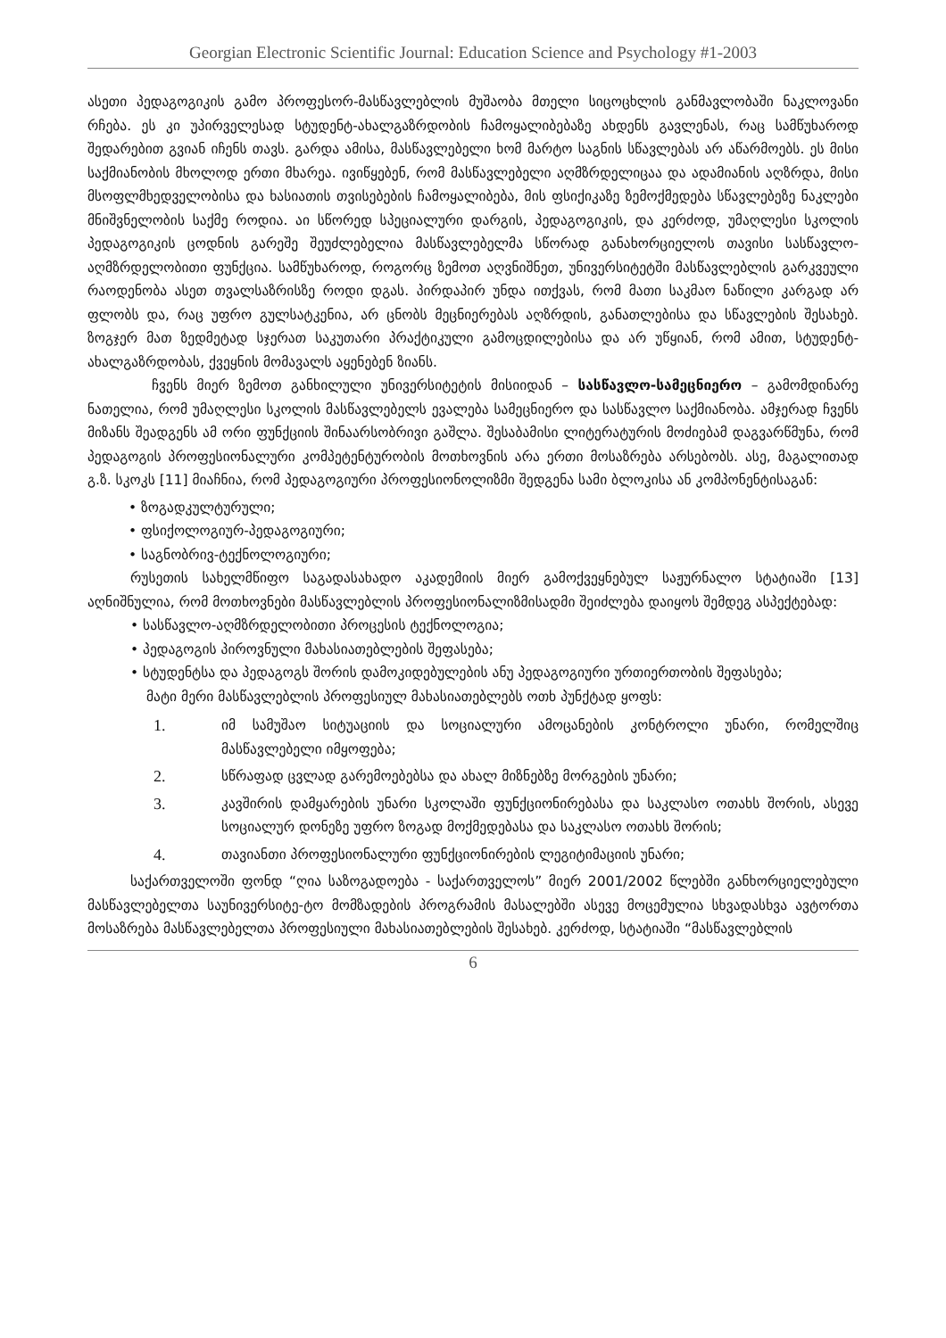Georgian Electronic Scientific Journal: Education Science and Psychology #1-2003
ასეთი პედაგოგიკის გამო პროფესორ-მასწავლებლის მუშაობა მთელი სიცოცხლის განმავლობაში ნაკლოვანი რჩება. ეს კი უპირველესად სტუდენტ-ახალგაზრდობის ჩამოყალიბებაზე ახდენს გავლენას, რაც სამწუხაროდ შედარებით გვიან იჩენს თავს. გარდა ამისა, მასწავლებელი ხომ მარტო საგნის სწავლებას არ აწარმოებს. ეს მისი საქმიანობის მხოლოდ ერთი მხარეა. ივიწყებენ, რომ მასწავლებელი აღმზრდელიცაა და ადამიანის აღზრდა, მისი მსოფლმხედველობისა და ხასიათის თვისებების ჩამოყალიბება, მის ფსიქიკაზე ზემოქმედება სწავლებეზე ნაკლები მნიშვნელობის საქმე როდია. აი სწორედ სპეციალური დარგის, პედაგოგიკის, და კერძოდ, უმაღლესი სკოლის პედაგოგიკის ცოდნის გარეშე შეუძლებელია მასწავლებელმა სწორად განახორციელოს თავისი სასწავლო-აღმზრდელობითი ფუნქცია. სამწუხაროდ, როგორც ზემოთ აღვნიშნეთ, უნივერსიტეტში მასწავლებლის გარკვეული რაოდენობა ასეთ თვალსაზრისზე როდი დგას. პირდაპირ უნდა ითქვას, რომ მათი საკმაო ნაწილი კარგად არ ფლობს და, რაც უფრო გულსატკენია, არ ცნობს მეცნიერებას აღზრდის, განათლებისა და სწავლების შესახებ. ზოგჯერ მათ ზედმეტად სჯერათ საკუთარი პრაქტიკული გამოცდილებისა და არ უწყიან, რომ ამით, სტუდენტ-ახალგაზრდობას, ქვეყნის მომავალს აყენებენ ზიანს.
ჩვენს მიერ ზემოთ განხილული უნივერსიტეტის მისიიდან – სასწავლო-სამეცნიერო – გამომდინარე ნათელია, რომ უმაღლესი სკოლის მასწავლებელს ევალება სამეცნიერო და სასწავლო საქმიანობა. ამჯერად ჩვენს მიზანს შეადგენს ამ ორი ფუნქციის შინაარსობრივი გაშლა. შესაბამისი ლიტერატურის მოძიებამ დაგვარწმუნა, რომ პედაგოგის პროფესიონალური კომპეტენტურობის მოთხოვნის არა ერთი მოსაზრება არსებობს. ასე, მაგალითად გ.ზ. სკოკს [11] მიაჩნია, რომ პედაგოგიური პროფესიონოლიზმი შედგენა სამი ბლოკისა ან კომპონენტისაგან:
• ზოგადკულტურული;
• ფსიქოლოგიურ-პედაგოგიური;
• საგნობრივ-ტექნოლოგიური;
რუსეთის სახელმწიფო საგადასახადო აკადემიის მიერ გამოქვეყნებულ საჟურნალო სტატიაში [13] აღნიშნულია, რომ მოთხოვნები მასწავლებლის პროფესიონალიზმისადმი შეიძლება დაიყოს შემდეგ ასპექტებად:
• სასწავლო-აღმზრდელობითი პროცესის ტექნოლოგია;
• პედაგოგის პიროვნული მახასიათებლების შეფასება;
• სტუდენტსა და პედაგოგს შორის დამოკიდებულების ანუ პედაგოგიური ურთიერთობის შეფასება;
მატი მერი მასწავლებლის პროფესიულ მახასიათებლებს ოთხ პუნქტად ყოფს:
1. იმ სამუშაო სიტუაციის და სოციალური ამოცანების კონტროლი უნარი, რომელშიც მასწავლებელი იმყოფება;
2. სწრაფად ცვლად გარემოებებსა და ახალ მიზნებზე მორგების უნარი;
3. კავშირის დამყარების უნარი სკოლაში ფუნქციონირებასა და საკლასო ოთახს შორის, ასევე სოციალურ დონეზე უფრო ზოგად მოქმედებასა და საკლასო ოთახს შორის;
4. თავიანთი პროფესიონალური ფუნქციონირების ლეგიტიმაციის უნარი;
საქართველოში ფონდ “ღია საზოგადოება - საქართველოს” მიერ 2001/2002 წლებში განხორციელებული მასწავლებელთა საუნივერსიტე-ტო მომზადების პროგრამის მასალებში ასევე მოცემულია სხვადასხვა ავტორთა მოსაზრება მასწავლებელთა პროფესიული მახასიათებლების შესახებ. კერძოდ, სტატიაში “მასწავლებლის
6